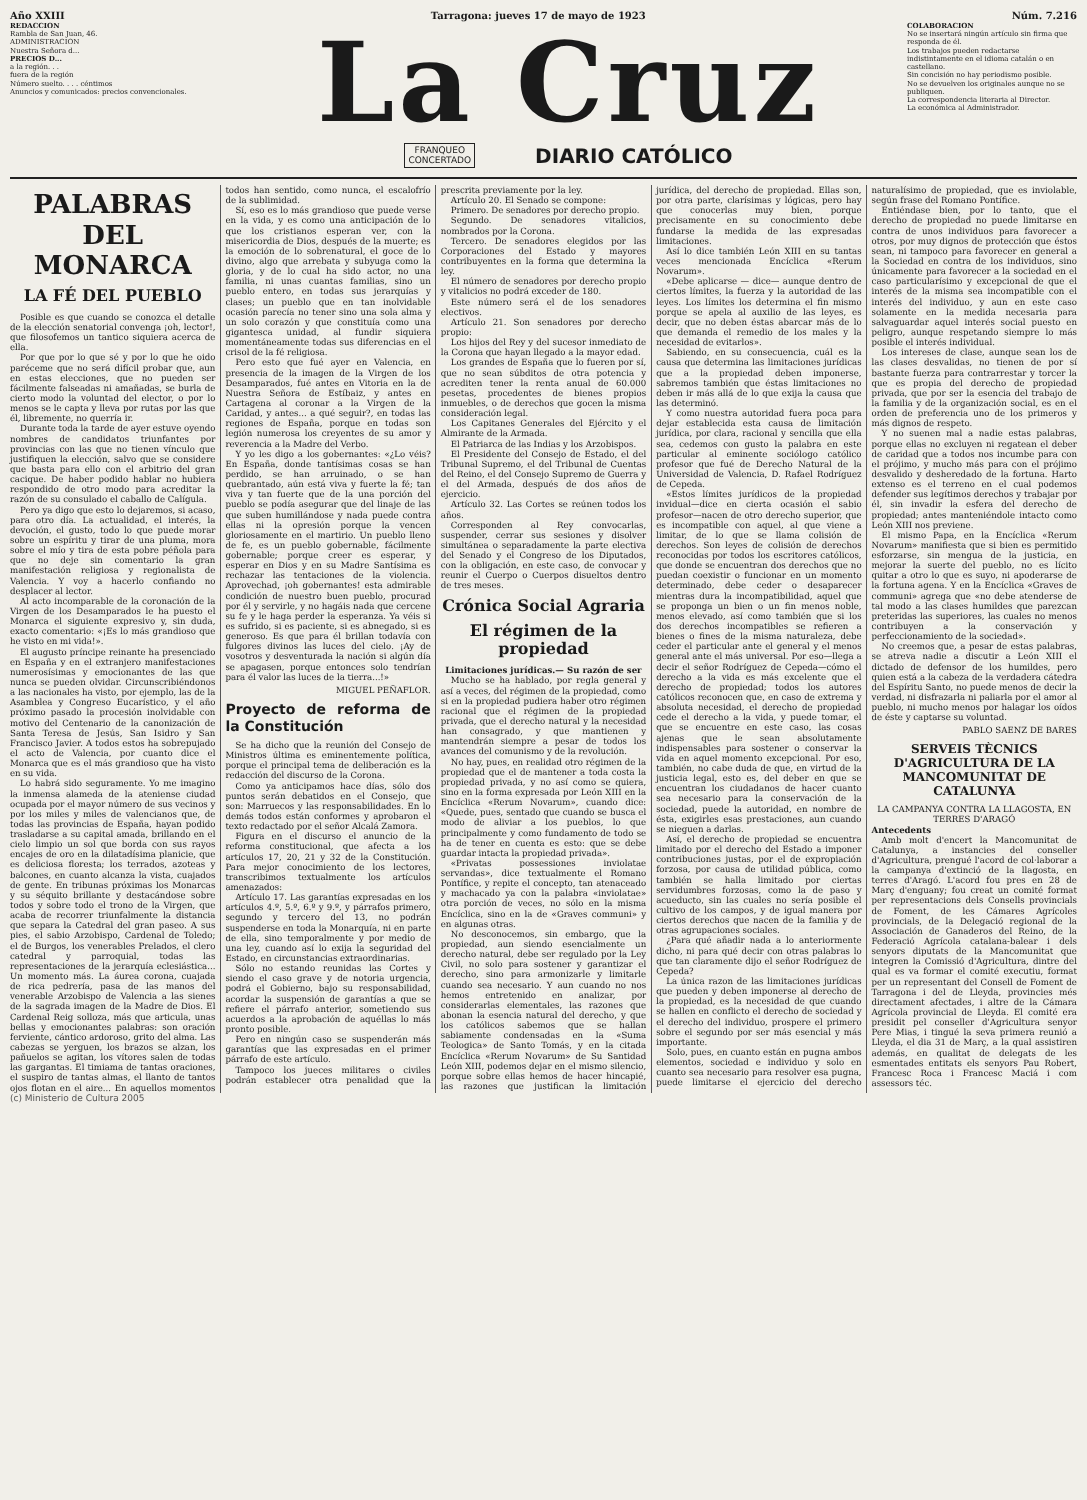Año XXIII Tarragona: jueves 17 de mayo de 1923 Núm. 7.216
REDACCION
Rambla de San Juan, 46.
ADMINISTRACION
Nuestra Señora d...
PRECIOS D...
a la región. . .
fuera de la región
Número suelto. . . . céntimos
Anuncios y comunicados: precios convencionales.
La Cruz
FRANQUEO
CONCERTADO DIARIO CATÓLICO
COLABORACION
No se insertará ningún artículo sin firma que responda de él.
Los trabajos pueden redactarse indistintamente en el idioma catalán o en castellano.
Sin concisión no hay periodismo posible.
No se devuelven los originales aunque no se publiquen.
La correspondencia literaria al Director.
La económica al Administrador.
PALABRAS DEL MONARCA
LA FÉ DEL PUEBLO
Posible es que cuando se conozca el detalle de la elección senatorial convenga ¡oh, lector!, que filosofemos un tantico siquiera acerca de ella.
Por que por lo que sé y por lo que he oido paréceme que no será difícil probar que, aun en estas elecciones, que no pueden ser fácilmente falseadas ni amañadas, se burla de cierto modo la voluntad del elector, o por lo menos se le capta y lleva por rutas por las que él, libremente, no querría ir.
Durante toda la tarde de ayer estuve oyendo nombres de candidatos triunfantes por provincias con las que no tienen vínculo que justifiquen la elección, salvo que se considere que basta para ello con el arbitrio del gran cacique. De haber podido hablar no hubiera respondido de otro modo para acreditar la razón de su consulado el caballo de Calígula.
Pero ya digo que esto lo dejaremos, si acaso, para otro día. La actualidad, el interés, la devoción, el gusto, todo lo que puede morar sobre un espíritu y tirar de una pluma, mora sobre el mío y tira de esta pobre péñola para que no deje sin comentario la gran manifestación religiosa y regionalista de Valencia. Y voy a hacerlo confiando no desplacer al lector.
Al acto incomparable de la coronación de la Virgen de los Desamparados le ha puesto el Monarca el siguiente expresivo y, sin duda, exacto comentario: «¡Es lo más grandioso que he visto en mi vida!».
El augusto príncipe reinante ha presenciado en España y en el extranjero manifestaciones numerosísimas y emocionantes de las que nunca se pueden olvidar. Circunscribiéndonos a las nacionales ha visto, por ejemplo, las de la Asamblea y Congreso Eucarístico, y el año próximo pasado la procesión inolvidable con motivo del Centenario de la canonización de Santa Teresa de Jesús, San Isidro y San Francisco Javier. A todos estos ha sobrepujado el acto de Valencia, por cuanto dice el Monarca que es el más grandioso que ha visto en su vida.
Lo habrá sido seguramente. Yo me imagino la inmensa alameda de la ateniense ciudad ocupada por el mayor número de sus vecinos y por los miles y miles de valencianos que, de todas las provincias de España, hayan podido trasladarse a su capital amada, brillando en el cielo limpio un sol que borda con sus rayos encajes de oro en la dilatadísima planicie, que es deliciosa floresta; los terrados, azoteas y balcones, en cuanto alcanza la vista, cuajados de gente. En tribunas próximas los Monarcas y su séquito brillante y destacándose sobre todos y sobre todo el trono de la Virgen, que acaba de recorrer triunfalmente la distancia que separa la Catedral del gran paseo. A sus pies, el sabio Arzobispo, Cardenal de Toledo; el de Burgos, los venerables Prelados, el clero catedral y parroquial, todas las representaciones de la jerarquía eclesiástica... Un momento más. La áurea corona, cuajada de rica pedrería, pasa de las manos del venerable Arzobispo de Valencia a las sienes de la sagrada imagen de la Madre de Dios. El Cardenal Reig solloza, más que articula, unas bellas y emocionantes palabras: son oración ferviente, cántico ardoroso, grito del alma. Las cabezas se yerguen, los brazos se alzan, los pañuelos se agitan, los vítores salen de todas las gargantas. El timiama de tantas oraciones, el suspiro de tantas almas, el llanto de tantos ojos flotan en el aire... En aquellos momentos todos han sentido, como nunca, el escalofrío de la sublimidad.
Sí, eso es lo más grandioso que puede verse en la vida, y es como una anticipación de lo que los cristianos esperan ver, con la misericordia de Dios, después de la muerte; es la emoción de lo sobrenatural, el goce de lo divino, algo que arrebata y subyuga como la gloria, y de lo cual ha sido actor, no una familia, ni unas cuantas familias, sino un pueblo entero, en todas sus jerarquías y clases; un pueblo que en tan inolvidable ocasión parecía no tener sino una sola alma y un solo corazón y que constituía como una gigantesca unidad, al fundir siquiera momentáneamente todas sus diferencias en el crisol de la fé religiosa.
Pero esto que fué ayer en Valencia, en presencia de la imagen de la Virgen de los Desamparados, fué antes en Vitoria en la de Nuestra Señora de Estíbaiz, y antes en Cartagena al coronar a la Virgen de la Caridad, y antes... a qué seguir?, en todas las regiones de España, porque en todas son legión numerosa los creyentes de su amor y reverencia a la Madre del Verbo.
Y yo les digo a los gobernantes: «¿Lo véis? En España, donde tantísimas cosas se han perdido, se han arruinado, o se han quebrantado, aún está viva y fuerte la fé; tan viva y tan fuerte que de la una porción del pueblo se podía asegurar que del linaje de las que suben humillándose y nada puede contra ellas ni la opresión porque la vencen gloriosamente en el martirio. Un pueblo lleno de fe, es un pueblo gobernable, fácilmente gobernable; porque creer es esperar, y esperar en Dios y en su Madre Santísima es rechazar las tentaciones de la violencia. Aprovechad, ¡oh gobernantes! esta admirable condición de nuestro buen pueblo, procurad por él y servirle, y no hagáis nada que cercene su fe y le haga perder la esperanza. Ya véis si es sufrido, si es paciente, si es abnegado, si es generoso. Es que para él brillan todavía con fulgores divinos las luces del cielo. ¡Ay de vosotros y desventurada la nación si algún día se apagasen, porque entonces solo tendrían para él valor las luces de la tierra...!»
MIGUEL PEÑAFLOR.
Proyecto de reforma de la Constitución
Se ha dicho que la reunión del Consejo de Ministros última es eminentemente política, porque el principal tema de deliberación es la redacción del discurso de la Corona.
Como ya anticipamos hace días, sólo dos puntos serán debatidos en el Consejo, que son: Marruecos y las responsabilidades. En lo demás todos están conformes y aprobaron el texto redactado por el señor Alcalá Zamora.
Figura en el discurso el anuncio de la reforma constitucional, que afecta a los artículos 17, 20, 21 y 32 de la Constitución. Para mejor conocimiento de los lectores, transcribimos textualmente los artículos amenazados:
Artículo 17. Las garantías expresadas en los artículos 4.º, 5.º, 6.º y 9.º, y párrafos primero, segundo y tercero del 13, no podrán suspenderse en toda la Monarquía, ni en parte de ella, sino temporalmente y por medio de una ley, cuando así lo exija la seguridad del Estado, en circunstancias extraordinarias.
Sólo no estando reunidas las Cortes y siendo el caso grave y de notoria urgencia, podrá el Gobierno, bajo su responsabilidad, acordar la suspensión de garantías a que se refiere el párrafo anterior, sometiendo sus acuerdos a la aprobación de aquéllas lo más pronto posible.
Pero en ningún caso se suspenderán más garantías que las expresadas en el primer párrafo de este artículo.
Tampoco los jueces militares o civiles podrán establecer otra penalidad que la prescrita previamente por la ley.
Artículo 20. El Senado se compone:
Primero. De senadores por derecho propio.
Segundo. De senadores vitalicios, nombrados por la Corona.
Tercero. De senadores elegidos por las Corporaciones del Estado y mayores contribuyentes en la forma que determina la ley.
El número de senadores por derecho propio y vitalicios no podrá exceder de 180.
Este número será el de los senadores electivos.
Artículo 21. Son senadores por derecho propio:
Los hijos del Rey y del sucesor inmediato de la Corona que hayan llegado a la mayor edad.
Los grandes de España que lo fueren por sí, que no sean súbditos de otra potencia y acrediten tener la renta anual de 60.000 pesetas, procedentes de bienes propios inmuebles, o de derechos que gocen la misma consideración legal.
Los Capitanes Generales del Ejército y el Almirante de la Armada.
El Patriarca de las Indias y los Arzobispos.
El Presidente del Consejo de Estado, el del Tribunal Supremo, el del Tribunal de Cuentas del Reino, el del Consejo Supremo de Guerra y el del Armada, después de dos años de ejercicio.
Artículo 32. Las Cortes se reúnen todos los años.
Corresponden al Rey convocarlas, suspender, cerrar sus sesiones y disolver simultánea o separadamente la parte electiva del Senado y el Congreso de los Diputados, con la obligación, en este caso, de convocar y reunir el Cuerpo o Cuerpos disueltos dentro de tres meses.
Crónica Social Agraria
El régimen de la propiedad
Limitaciones jurídicas.— Su razón de ser
Mucho se ha hablado, por regla general y así a veces, del régimen de la propiedad, como si en la propiedad pudiera haber otro régimen racional que el régimen de la propiedad privada, que el derecho natural y la necesidad han consagrado, y que mantienen y mantendrán siempre a pesar de todos los avances del comunismo y de la revolución.
No hay, pues, en realidad otro régimen de la propiedad que el de mantener a toda costa la propiedad privada, y no así como se quiera, sino en la forma expresada por León XIII en la Encíclica «Rerum Novarum», cuando dice: «Quede, pues, sentado que cuando se busca el modo de aliviar a los pueblos, lo que principalmente y como fundamento de todo se ha de tener en cuenta es esto: que se debe guardar intacta la propiedad privada».
«Privatas possessiones inviolatae servandas», dice textualmente el Romano Pontífice, y repite el concepto, tan atenaceado y machacado ya con la palabra «inviolatae» otra porción de veces, no sólo en la misma Encíclica, sino en la de «Graves communi» y en algunas otras.
No desconocemos, sin embargo, que la propiedad, aun siendo esencialmente un derecho natural, debe ser regulado por la Ley Civil, no solo para sostener y garantizar el derecho, sino para armonizarle y limitarle cuando sea necesario. Y aun cuando no nos hemos entretenido en analizar, por considerarlas elementales, las razones que abonan la esencia natural del derecho, y que los católicos sabemos que se hallan sabiamente condensadas en la «Suma Teologica» de Santo Tomás, y en la citada Encíclica «Rerum Novarum» de Su Santidad León XIII, podemos dejar en el mismo silencio, porque sobre ellas hemos de hacer hincapié, las razones que justifican la limitación jurídica, del derecho de propiedad. Ellas son, por otra parte, clarísimas y lógicas, pero hay que conocerlas muy bien, porque precisamente en su conocimiento debe fundarse la medida de las expresadas limitaciones.
Así lo dice también León XIII en su tantas veces mencionada Encíclica «Rerum Novarum».
«Debe aplicarse — dice— aunque dentro de ciertos límites, la fuerza y la autoridad de las leyes. Los límites los determina el fin mismo porque se apela al auxilio de las leyes, es decir, que no deben éstas abarcar más de lo que demanda el remedio de los males y la necesidad de evitarlos».
Sabiendo, en su consecuencia, cuál es la causa que determina las limitaciones jurídicas que a la propiedad deben imponerse, sabremos también que éstas limitaciones no deben ir más allá de lo que exija la causa que las determinó.
Y como nuestra autoridad fuera poca para dejar establecida esta causa de limitación jurídica, por clara, racional y sencilla que ella sea, cedemos con gusto la palabra en este particular al eminente sociólogo católico profesor que fué de Derecho Natural de la Universidad de Valencia, D. Rafael Rodríguez de Cepeda.
«Estos límites jurídicos de la propiedad invidual—dice en cierta ocasión el sabio profesor—nacen de otro derecho superior, que es incompatible con aquel, al que viene a limitar, de lo que se llama colisión de derechos. Son leyes de colisión de derechos reconocidas por todos los escritores católicos, que donde se encuentran dos derechos que no puedan coexistir o funcionar en un momento determinado, debe ceder o desaparecer mientras dura la incompatibilidad, aquel que se proponga un bien o un fin menos noble, menos elevado, así como también que si los dos derechos incompatibles se refieren a bienes o fines de la misma naturaleza, debe ceder el particular ante el general y el menos general ante el más universal. Por eso—llega a decir el señor Rodríguez de Cepeda—cómo el derecho a la vida es más excelente que el derecho de propiedad; todos los autores católicos reconocen que, en caso de extrema y absoluta necesidad, el derecho de propiedad cede el derecho a la vida, y puede tomar, el que se encuentre en este caso, las cosas ajenas que le sean absolutamente indispensables para sostener o conservar la vida en aquel momento excepcional. Por eso, también, no cabe duda de que, en virtud de la justicia legal, esto es, del deber en que se encuentran los ciudadanos de hacer cuanto sea necesario para la conservación de la sociedad, puede la autoridad, en nombre de ésta, exigirles esas prestaciones, aun cuando se nieguen a darlas.
Así, el derecho de propiedad se encuentra limitado por el derecho del Estado a imponer contribuciones justas, por el de expropiación forzosa, por causa de utilidad pública, como también se halla limitado por ciertas servidumbres forzosas, como la de paso y acueducto, sin las cuales no sería posible el cultivo de los campos, y de igual manera por ciertos derechos que nacen de la familia y de otras agrupaciones sociales.
¿Para qué añadir nada a lo anteriormente dicho, ni para qué decir con otras palabras lo que tan claramente dijo el señor Rodríguez de Cepeda?
La única razon de las limitaciones jurídicas que pueden y deben imponerse al derecho de la propiedad, es la necesidad de que cuando se hallen en conflicto el derecho de sociedad y el derecho del individuo, prospere el primero sobre el segundo por ser más esencial y más importante.
Solo, pues, en cuanto están en pugna ambos elementos, sociedad e individuo y solo en cuanto sea necesario para resolver esa pugna, puede limitarse el ejercicio del derecho naturalísimo de propiedad, que es inviolable, según frase del Romano Pontífice.
Entiéndase bien, por lo tanto, que el derecho de propiedad no puede limitarse en contra de unos individuos para favorecer a otros, por muy dignos de protección que éstos sean, ni tampoco para favorecer en general a la Sociedad en contra de los individuos, sino únicamente para favorecer a la sociedad en el caso particularísimo y excepcional de que el interés de la misma sea incompatible con el interés del individuo, y aun en este caso solamente en la medida necesaria para salvaguardar aquel interés social puesto en peligro, aunque respetando siempre lo más posible el interés individual.
Los intereses de clase, aunque sean los de las clases desvalidas, no tienen de por sí bastante fuerza para contrarrestar y torcer la que es propia del derecho de propiedad privada, que por ser la esencia del trabajo de la familia y de la organización social, es en el orden de preferencia uno de los primeros y más dignos de respeto.
Y no suenen mal a nadie estas palabras, porque ellas no excluyen ni regatean el deber de caridad que a todos nos incumbe para con el prójimo, y mucho más para con el prójimo desvalido y desheredado de la fortuna. Harto extenso es el terreno en el cual podemos defender sus legítimos derechos y trabajar por él, sin invadir la esfera del derecho de propiedad; antes manteniéndole intacto como León XIII nos previene.
El mismo Papa, en la Encíclica «Rerum Novarum» manifiesta que si bien es permitido esforzarse, sin mengua de la justicia, en mejorar la suerte del pueblo, no es lícito quitar a otro lo que es suyo, ni apoderarse de la fortuna agena. Y en la Encíclica «Graves de communi» agrega que «no debe atenderse de tal modo a las clases humildes que parezcan preteridas las superiores, las cuales no menos contribuyen a la conservación y perfeccionamiento de la sociedad».
No creemos que, a pesar de estas palabras, se atreva nadie a discutir a León XIII el dictado de defensor de los humildes, pero quien está a la cabeza de la verdadera cátedra del Espíritu Santo, no puede menos de decir la verdad, ni disfrazarla ni paliarla por el amor al pueblo, ni mucho menos por halagar los oídos de éste y captarse su voluntad.
PABLO SAENZ DE BARES
SERVEIS TÈCNICS D'AGRICULTURA DE LA MANCOMUNITAT DE CATALUNYA
LA CAMPANYA CONTRA LA LLAGOSTA, EN TERRES D'ARAGÓ
Antecedents
Amb molt d'encert la Mancomunitat de Catalunya, a instancies del conseller d'Agricultura, prengué l'acord de col·laborar a la campanya d'extinció de la llagosta, en terres d'Aragó. L'acord fou pres en 28 de Març d'enguany; fou creat un comité format per representacions dels Consells provincials de Foment, de les Cámares Agrícoles provincials, de la Delegació regional de la Associación de Ganaderos del Reino, de la Federació Agrícola catalana-balear i dels senyors diputats de la Mancomunitat que integren la Comissió d'Agricultura, dintre del qual es va formar el comité executiu, format per un representant del Consell de Foment de Tarragona i del de Lleyda, provincies més directament afectades, i altre de la Cámara Agrícola provincial de Lleyda. El comité era presidit pel conseller d'Agricultura senyor Pere Mias, i tingué la seva primera reunió a Lleyda, el dia 31 de Març, a la qual assistiren además, en qualitat de delegats de les esmentades entitats els senyors Pau Robert, Francesc Roca i Francesc Maciá i com assessors téc.
(c) Ministerio de Cultura 2005